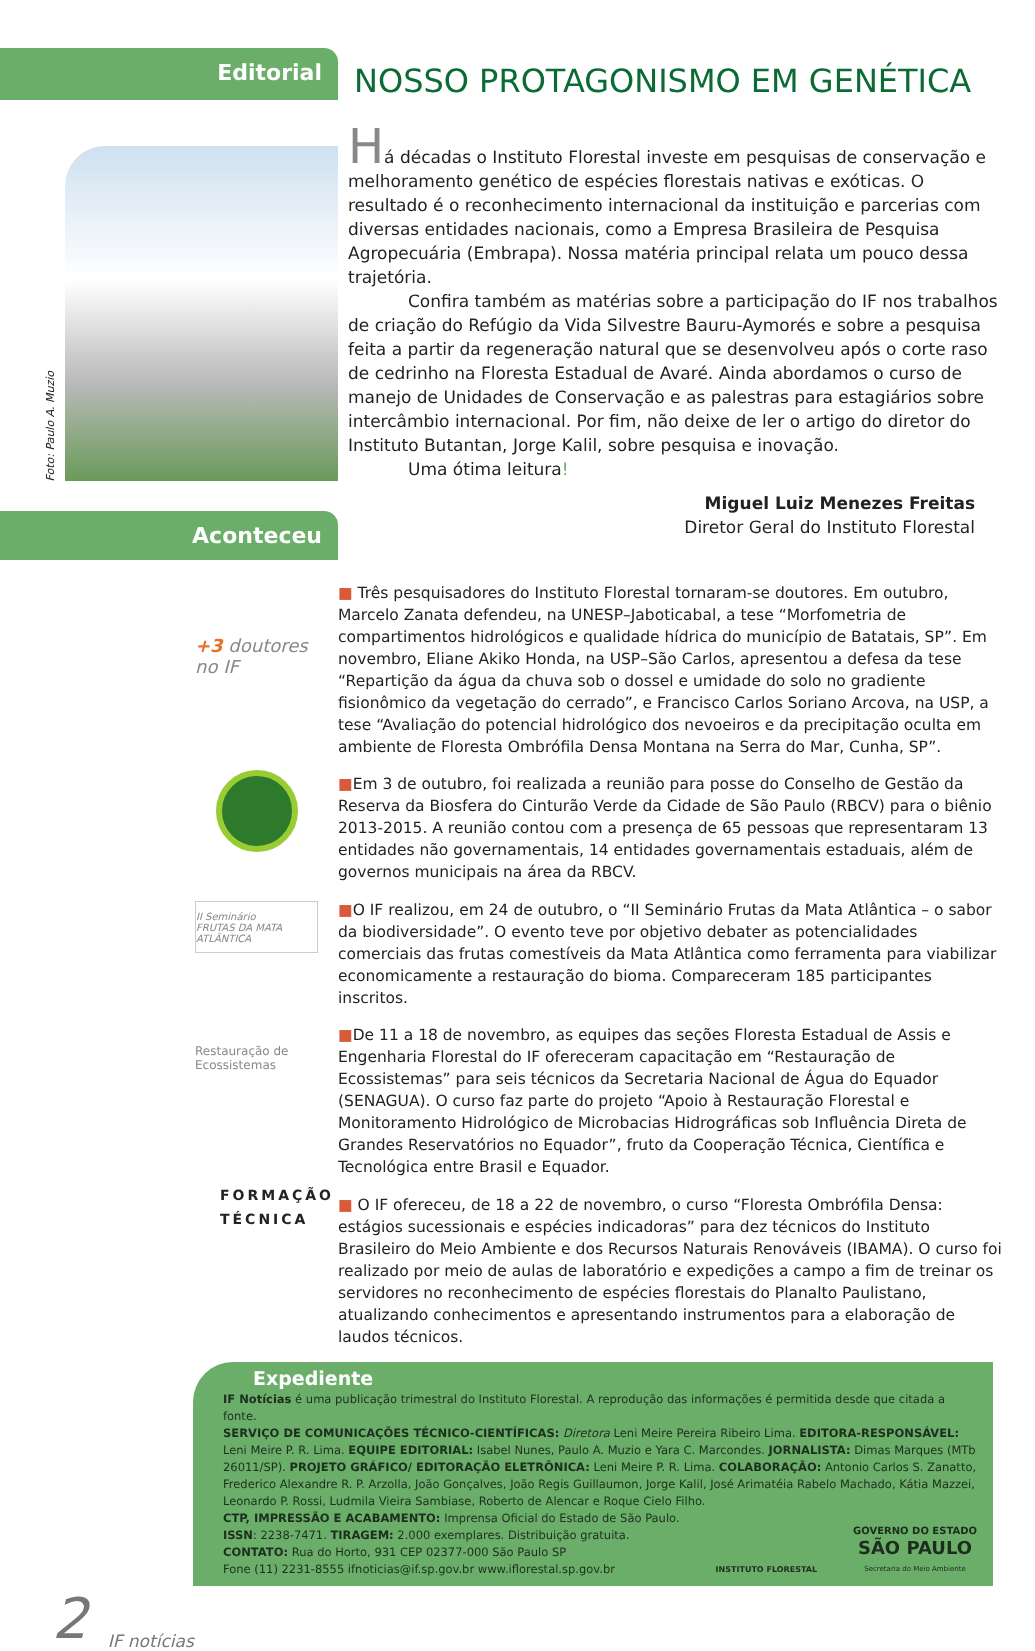Editorial
NOSSO PROTAGONISMO EM GENÉTICA
Foto: Paulo A. Muzio
Há décadas o Instituto Florestal investe em pesquisas de conservação e melhoramento genético de espécies florestais nativas e exóticas. O resultado é o reconhecimento internacional da instituição e parcerias com diversas entidades nacionais, como a Empresa Brasileira de Pesquisa Agropecuária (Embrapa). Nossa matéria principal relata um pouco dessa trajetória.
Confira também as matérias sobre a participação do IF nos trabalhos de criação do Refúgio da Vida Silvestre Bauru-Aymorés e sobre a pesquisa feita a partir da regeneração natural que se desenvolveu após o corte raso de cedrinho na Floresta Estadual de Avaré. Ainda abordamos o curso de manejo de Unidades de Conservação e as palestras para estagiários sobre intercâmbio internacional. Por fim, não deixe de ler o artigo do diretor do Instituto Butantan, Jorge Kalil, sobre pesquisa e inovação.
Uma ótima leitura!
Aconteceu
Miguel Luiz Menezes Freitas
Diretor Geral do Instituto Florestal
+3 doutores no IF
II Seminário
FRUTAS DA MATA ATLÂNTICA
Restauração de Ecossistemas
FORMAÇÃO
TÉCNICA
■ Três pesquisadores do Instituto Florestal tornaram-se doutores. Em outubro, Marcelo Zanata defendeu, na UNESP–Jaboticabal, a tese “Morfometria de compartimentos hidrológicos e qualidade hídrica do município de Batatais, SP”. Em novembro, Eliane Akiko Honda, na USP–São Carlos, apresentou a defesa da tese “Repartição da água da chuva sob o dossel e umidade do solo no gradiente fisionômico da vegetação do cerrado”, e Francisco Carlos Soriano Arcova, na USP, a tese “Avaliação do potencial hidrológico dos nevoeiros e da precipitação oculta em ambiente de Floresta Ombrófila Densa Montana na Serra do Mar, Cunha, SP”.
■Em 3 de outubro, foi realizada a reunião para posse do Conselho de Gestão da Reserva da Biosfera do Cinturão Verde da Cidade de São Paulo (RBCV) para o biênio 2013-2015. A reunião contou com a presença de 65 pessoas que representaram 13 entidades não governamentais, 14 entidades governamentais estaduais, além de governos municipais na área da RBCV.
■O IF realizou, em 24 de outubro, o “II Seminário Frutas da Mata Atlântica – o sabor da biodiversidade”. O evento teve por objetivo debater as potencialidades comerciais das frutas comestíveis da Mata Atlântica como ferramenta para viabilizar economicamente a restauração do bioma. Compareceram 185 participantes inscritos.
■De 11 a 18 de novembro, as equipes das seções Floresta Estadual de Assis e Engenharia Florestal do IF ofereceram capacitação em “Restauração de Ecossistemas” para seis técnicos da Secretaria Nacional de Água do Equador (SENAGUA). O curso faz parte do projeto “Apoio à Restauração Florestal e Monitoramento Hidrológico de Microbacias Hidrográficas sob Influência Direta de Grandes Reservatórios no Equador”, fruto da Cooperação Técnica, Científica e Tecnológica entre Brasil e Equador.
■ O IF ofereceu, de 18 a 22 de novembro, o curso “Floresta Ombrófila Densa: estágios sucessionais e espécies indicadoras” para dez técnicos do Instituto Brasileiro do Meio Ambiente e dos Recursos Naturais Renováveis (IBAMA). O curso foi realizado por meio de aulas de laboratório e expedições a campo a fim de treinar os servidores no reconhecimento de espécies florestais do Planalto Paulistano, atualizando conhecimentos e apresentando instrumentos para a elaboração de laudos técnicos.
Expediente
IF Notícias é uma publicação trimestral do Instituto Florestal. A reprodução das informações é permitida desde que citada a fonte.
SERVIÇO DE COMUNICAÇÕES TÉCNICO-CIENTÍFICAS: Diretora Leni Meire Pereira Ribeiro Lima. EDITORA-RESPONSÁVEL: Leni Meire P. R. Lima. EQUIPE EDITORIAL: Isabel Nunes, Paulo A. Muzio e Yara C. Marcondes. JORNALISTA: Dimas Marques (MTb 26011/SP). PROJETO GRÁFICO/ EDITORAÇÃO ELETRÔNICA: Leni Meire P. R. Lima. COLABORAÇÃO: Antonio Carlos S. Zanatto, Frederico Alexandre R. P. Arzolla, João Gonçalves, João Regis Guillaumon, Jorge Kalil, José Arimatéia Rabelo Machado, Kátia Mazzei, Leonardo P. Rossi, Ludmila Vieira Sambiase, Roberto de Alencar e Roque Cielo Filho.
CTP, IMPRESSÃO E ACABAMENTO: Imprensa Oficial do Estado de São Paulo.
ISSN: 2238-7471. TIRAGEM: 2.000 exemplares. Distribuição gratuita.
CONTATO: Rua do Horto, 931 CEP 02377-000 São Paulo SP
Fone (11) 2231-8555 ifnoticias@if.sp.gov.br www.iflorestal.sp.gov.br
INSTITUTO FLORESTAL
GOVERNO DO ESTADO
SÃO PAULO
Secretaria do Meio Ambiente
2 IF notícias